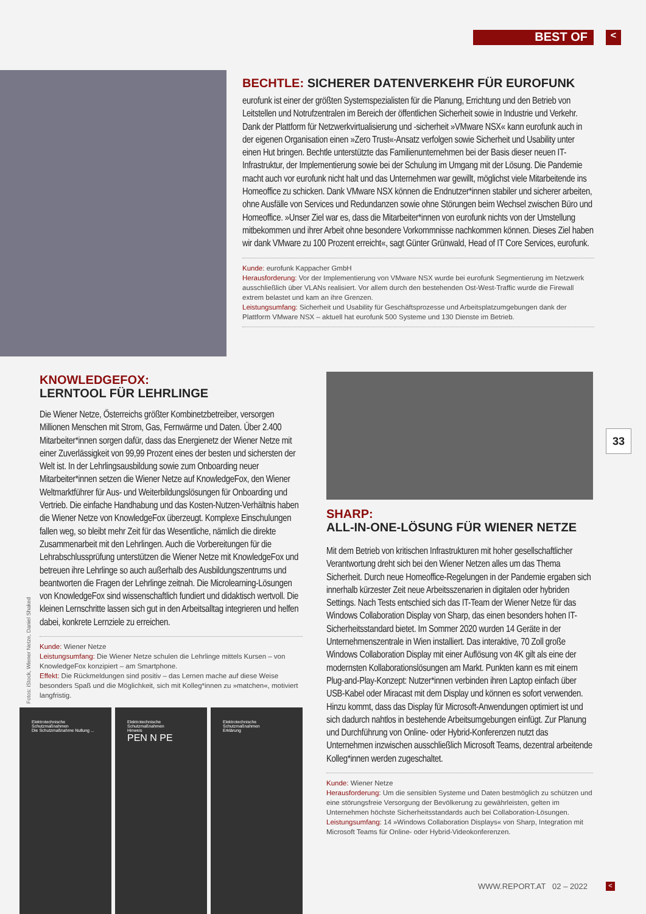BEST OF <
BECHTLE: SICHERER DATENVERKEHR FÜR EUROFUNK
eurofunk ist einer der größten Systemspezialisten für die Planung, Errichtung und den Betrieb von Leitstellen und Notrufzentralen im Bereich der öffentlichen Sicherheit sowie in Industrie und Verkehr. Dank der Plattform für Netzwerkvirtualisierung und -sicherheit »VMware NSX« kann eurofunk auch in der eigenen Organisation einen »Zero Trust«-Ansatz verfolgen sowie Sicherheit und Usability unter einen Hut bringen. Bechtle unterstützte das Familienunternehmen bei der Basis dieser neuen IT-Infrastruktur, der Implementierung sowie bei der Schulung im Umgang mit der Lösung. Die Pandemie macht auch vor eurofunk nicht halt und das Unternehmen war gewillt, möglichst viele Mitarbeitende ins Homeoffice zu schicken. Dank VMware NSX können die Endnutzer*innen stabiler und sicherer arbeiten, ohne Ausfälle von Services und Redundanzen sowie ohne Störungen beim Wechsel zwischen Büro und Homeoffice. »Unser Ziel war es, dass die Mitarbeiter*innen von eurofunk nichts von der Umstellung mitbekommen und ihrer Arbeit ohne besondere Vorkommnisse nachkommen können. Dieses Ziel haben wir dank VMware zu 100 Prozent erreicht«, sagt Günter Grünwald, Head of IT Core Services, eurofunk.
Kunde: eurofunk Kappacher GmbH
Herausforderung: Vor der Implementierung von VMware NSX wurde bei eurofunk Segmentierung im Netzwerk ausschließlich über VLANs realisiert. Vor allem durch den bestehenden Ost-West-Traffic wurde die Firewall extrem belastet und kam an ihre Grenzen.
Leistungsumfang: Sicherheit und Usability für Geschäftsprozesse und Arbeitsplatzumgebungen dank der Plattform VMware NSX – aktuell hat eurofunk 500 Systeme und 130 Dienste im Betrieb.
KNOWLEDGEFOX:
LERNTOOL FÜR LEHRLINGE
Die Wiener Netze, Österreichs größter Kombinetzbetreiber, versorgen Millionen Menschen mit Strom, Gas, Fernwärme und Daten. Über 2.400 Mitarbeiter*innen sorgen dafür, dass das Energienetz der Wiener Netze mit einer Zuverlässigkeit von 99,99 Prozent eines der besten und sichersten der Welt ist. In der Lehrlingsausbildung sowie zum Onboarding neuer Mitarbeiter*innen setzen die Wiener Netze auf KnowledgeFox, den Wiener Weltmarktführer für Aus- und Weiterbildungslösungen für Onboarding und Vertrieb. Die einfache Handhabung und das Kosten-Nutzen-Verhältnis haben die Wiener Netze von KnowledgeFox überzeugt. Komplexe Einschulungen fallen weg, so bleibt mehr Zeit für das Wesentliche, nämlich die direkte Zusammenarbeit mit den Lehrlingen. Auch die Vorbereitungen für die Lehrabschlussprüfung unterstützen die Wiener Netze mit KnowledgeFox und betreuen ihre Lehrlinge so auch außerhalb des Ausbildungszentrums und beantworten die Fragen der Lehrlinge zeitnah. Die Microlearning-Lösungen von KnowledgeFox sind wissenschaftlich fundiert und didaktisch wertvoll. Die kleinen Lernschritte lassen sich gut in den Arbeitsalltag integrieren und helfen dabei, konkrete Lernziele zu erreichen.
Kunde: Wiener Netze
Leistungsumfang: Die Wiener Netze schulen die Lehrlinge mittels Kursen – von KnowledgeFox konzipiert – am Smartphone.
Effekt: Die Rückmeldungen sind positiv – das Lernen mache auf diese Weise besonders Spaß und die Möglichkeit, sich mit Kolleg*innen zu »matchen«, motiviert langfristig.
Elektrotechnische Schutzmaßnahmen
Die Schutzmaßnahme Nullung ...
Elektrotechnische Schutzmaßnahmen
Hinweis
PEN N PE
Elektrotechnische Schutzmaßnahmen
Erklärung
SHARP:
ALL-IN-ONE-LÖSUNG FÜR WIENER NETZE
Mit dem Betrieb von kritischen Infrastrukturen mit hoher gesellschaftlicher Verantwortung dreht sich bei den Wiener Netzen alles um das Thema Sicherheit. Durch neue Homeoffice-Regelungen in der Pandemie ergaben sich innerhalb kürzester Zeit neue Arbeitsszenarien in digitalen oder hybriden Settings. Nach Tests entschied sich das IT-Team der Wiener Netze für das Windows Collaboration Display von Sharp, das einen besonders hohen IT-Sicherheitsstandard bietet. Im Sommer 2020 wurden 14 Geräte in der Unternehmenszentrale in Wien installiert. Das interaktive, 70 Zoll große Windows Collaboration Display mit einer Auflösung von 4K gilt als eine der modernsten Kollaborationslösungen am Markt. Punkten kann es mit einem Plug-and-Play-Konzept: Nutzer*innen verbinden ihren Laptop einfach über USB-Kabel oder Miracast mit dem Display und können es sofort verwenden. Hinzu kommt, dass das Display für Microsoft-Anwendungen optimiert ist und sich dadurch nahtlos in bestehende Arbeitsumgebungen einfügt. Zur Planung und Durchführung von Online- oder Hybrid-Konferenzen nutzt das Unternehmen inzwischen ausschließlich Microsoft Teams, dezentral arbeitende Kolleg*innen werden zugeschaltet.
Kunde: Wiener Netze
Herausforderung: Um die sensiblen Systeme und Daten bestmöglich zu schützen und eine störungsfreie Versorgung der Bevölkerung zu gewährleisten, gelten im Unternehmen höchste Sicherheitsstandards auch bei Collaboration-Lösungen.
Leistungsumfang: 14 »Windows Collaboration Displays« von Sharp, Integration mit Microsoft Teams für Online- oder Hybrid-Videokonferenzen.
Fotos: iStock, Wiener Netze, Daniel Shaked
33
WWW.REPORT.AT 02 – 2022 <